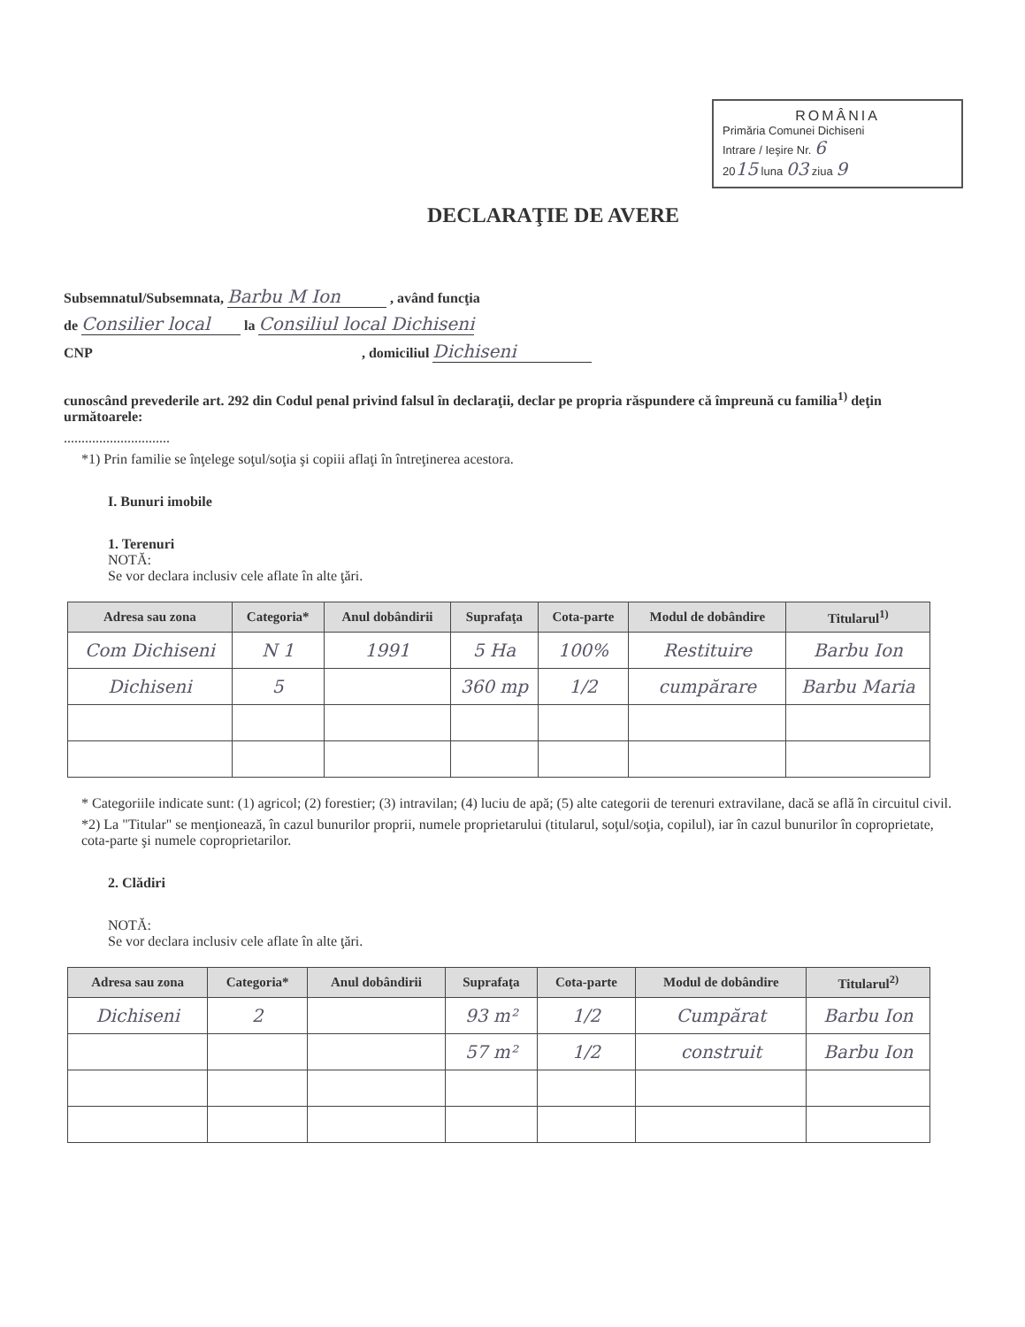ROMÂNIA
Primăria Comunei Dichiseni
Intrare / Ieşire Nr. 6
2015 luna 03 ziua 9
DECLARAŢIE DE AVERE
Subsemnatul/Subsemnata, Barbu M Ion , având funcţia
de Consilier local la Consiliul local Dichiseni
CNP , domiciliul Dichiseni
cunoscând prevederile art. 292 din Codul penal privind falsul în declaraţii, declar pe propria răspundere că împreună cu familia<sup>1)</sup> deţin următoarele:
..............................
*1) Prin familie se înţelege soţul/soţia şi copiii aflaţi în întreţinerea acestora.
I. Bunuri imobile
1. Terenuri
NOTĂ:
Se vor declara inclusiv cele aflate în alte ţări.
| Adresa sau zona | Categoria* | Anul dobândirii | Suprafaţa | Cota-parte | Modul de dobândire | Titularul<sup>1)</sup> |
| --- | --- | --- | --- | --- | --- | --- |
| Com Dichiseni | N 1 | 1991 | 5 Ha | 100% | Restituire | Barbu Ion |
| Dichiseni | 5 | | 360 mp | 1/2 | cumpărare | Barbu Maria |
* Categoriile indicate sunt: (1) agricol; (2) forestier; (3) intravilan; (4) luciu de apă; (5) alte categorii de terenuri extravilane, dacă se află în circuitul civil.
*2) La "Titular" se menţionează, în cazul bunurilor proprii, numele proprietarului (titularul, soţul/soţia, copilul), iar în cazul bunurilor în coproprietate, cota-parte şi numele coproprietarilor.
2. Clădiri
NOTĂ:
Se vor declara inclusiv cele aflate în alte ţări.
| Adresa sau zona | Categoria* | Anul dobândirii | Suprafaţa | Cota-parte | Modul de dobândire | Titularul<sup>2)</sup> |
| --- | --- | --- | --- | --- | --- | --- |
| Dichiseni | 2 | | 93 m² | 1/2 | Cumpărat | Barbu Ion |
| | | | 57 m² | 1/2 | construit | Barbu Ion |